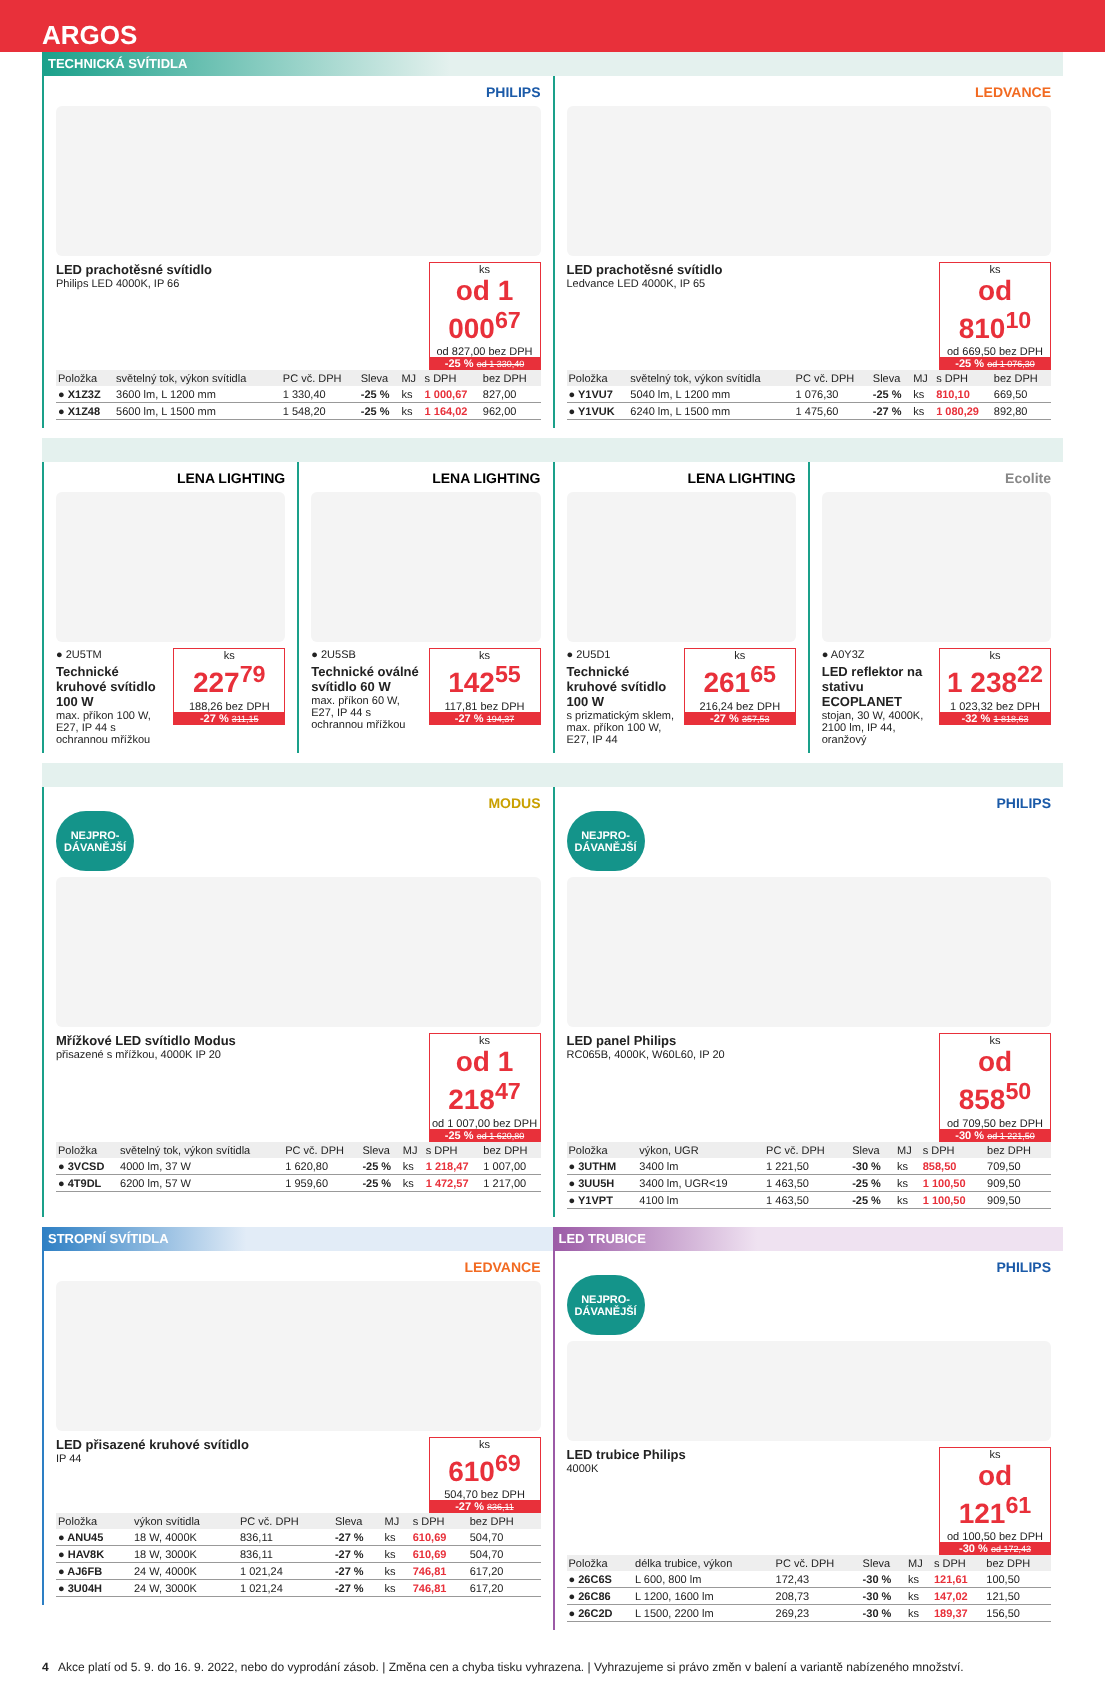ARGOS
TECHNICKÁ SVÍTIDLA
PHILIPS
ks
od 1 000<sup>67</sup>
od 827,00 bez DPH
-25 % od 1 330,40
LED prachotěsné svítidlo
Philips LED 4000K, IP 66
| Položka | světelný tok, výkon svítidla | PC vč. DPH | Sleva | MJ | s DPH | bez DPH |
| --- | --- | --- | --- | --- | --- | --- |
| ● X1Z3Z | 3600 lm, L 1200 mm | 1 330,40 | -25 % | ks | 1 000,67 | 827,00 |
| ● X1Z48 | 5600 lm, L 1500 mm | 1 548,20 | -25 % | ks | 1 164,02 | 962,00 |
LEDVANCE
ks
od 810<sup>10</sup>
od 669,50 bez DPH
-25 % od 1 076,30
LED prachotěsné svítidlo
Ledvance LED 4000K, IP 65
| Položka | světelný tok, výkon svítidla | PC vč. DPH | Sleva | MJ | s DPH | bez DPH |
| --- | --- | --- | --- | --- | --- | --- |
| ● Y1VU7 | 5040 lm, L 1200 mm | 1 076,30 | -25 % | ks | 810,10 | 669,50 |
| ● Y1VUK | 6240 lm, L 1500 mm | 1 475,60 | -27 % | ks | 1 080,29 | 892,80 |
LENA LIGHTING
ks
227<sup>79</sup>
188,26 bez DPH
-27 % 311,15
● 2U5TM
Technické kruhové svítidlo 100 W
max. příkon 100 W, E27, IP 44 s ochrannou mřížkou
LENA LIGHTING
ks
142<sup>55</sup>
117,81 bez DPH
-27 % 194,37
● 2U5SB
Technické oválné svítidlo 60 W
max. příkon 60 W, E27, IP 44 s ochrannou mřížkou
LENA LIGHTING
ks
261<sup>65</sup>
216,24 bez DPH
-27 % 357,53
● 2U5D1
Technické kruhové svítidlo 100 W
s prizmatickým sklem, max. příkon 100 W, E27, IP 44
Ecolite
ks
1 238<sup>22</sup>
1 023,32 bez DPH
-32 % 1 818,63
● A0Y3Z
LED reflektor na stativu ECOPLANET
stojan, 30 W, 4000K, 2100 lm, IP 44, oranžový
MODUS
NEJPRO-
DÁVANĚJŠÍ
ks
od 1 218<sup>47</sup>
od 1 007,00 bez DPH
-25 % od 1 620,80
Mřížkové LED svítidlo Modus
přisazené s mřížkou, 4000K IP 20
| Položka | světelný tok, výkon svítidla | PC vč. DPH | Sleva | MJ | s DPH | bez DPH |
| --- | --- | --- | --- | --- | --- | --- |
| ● 3VCSD | 4000 lm, 37 W | 1 620,80 | -25 % | ks | 1 218,47 | 1 007,00 |
| ● 4T9DL | 6200 lm, 57 W | 1 959,60 | -25 % | ks | 1 472,57 | 1 217,00 |
PHILIPS
NEJPRO-
DÁVANĚJŠÍ
ks
od 858<sup>50</sup>
od 709,50 bez DPH
-30 % od 1 221,50
LED panel Philips
RC065B, 4000K, W60L60, IP 20
| Položka | výkon, UGR | PC vč. DPH | Sleva | MJ | s DPH | bez DPH |
| --- | --- | --- | --- | --- | --- | --- |
| ● 3UTHM | 3400 lm | 1 221,50 | -30 % | ks | 858,50 | 709,50 |
| ● 3UU5H | 3400 lm, UGR<19 | 1 463,50 | -25 % | ks | 1 100,50 | 909,50 |
| ● Y1VPT | 4100 lm | 1 463,50 | -25 % | ks | 1 100,50 | 909,50 |
STROPNÍ SVÍTIDLA
LEDVANCE
ks
610<sup>69</sup>
504,70 bez DPH
-27 % 836,11
LED přisazené kruhové svítidlo
IP 44
| Položka | výkon svítidla | PC vč. DPH | Sleva | MJ | s DPH | bez DPH |
| --- | --- | --- | --- | --- | --- | --- |
| ● ANU45 | 18 W, 4000K | 836,11 | -27 % | ks | 610,69 | 504,70 |
| ● HAV8K | 18 W, 3000K | 836,11 | -27 % | ks | 610,69 | 504,70 |
| ● AJ6FB | 24 W, 4000K | 1 021,24 | -27 % | ks | 746,81 | 617,20 |
| ● 3U04H | 24 W, 3000K | 1 021,24 | -27 % | ks | 746,81 | 617,20 |
LED TRUBICE
PHILIPS
NEJPRO-
DÁVANĚJŠÍ
ks
od 121<sup>61</sup>
od 100,50 bez DPH
-30 % od 172,43
LED trubice Philips
4000K
| Položka | délka trubice, výkon | PC vč. DPH | Sleva | MJ | s DPH | bez DPH |
| --- | --- | --- | --- | --- | --- | --- |
| ● 26C6S | L 600, 800 lm | 172,43 | -30 % | ks | 121,61 | 100,50 |
| ● 26C86 | L 1200, 1600 lm | 208,73 | -30 % | ks | 147,02 | 121,50 |
| ● 26C2D | L 1500, 2200 lm | 269,23 | -30 % | ks | 189,37 | 156,50 |
4 Akce platí od 5. 9. do 16. 9. 2022, nebo do vyprodání zásob. | Změna cen a chyba tisku vyhrazena. | Vyhrazujeme si právo změn v balení a variantě nabízeného množství.